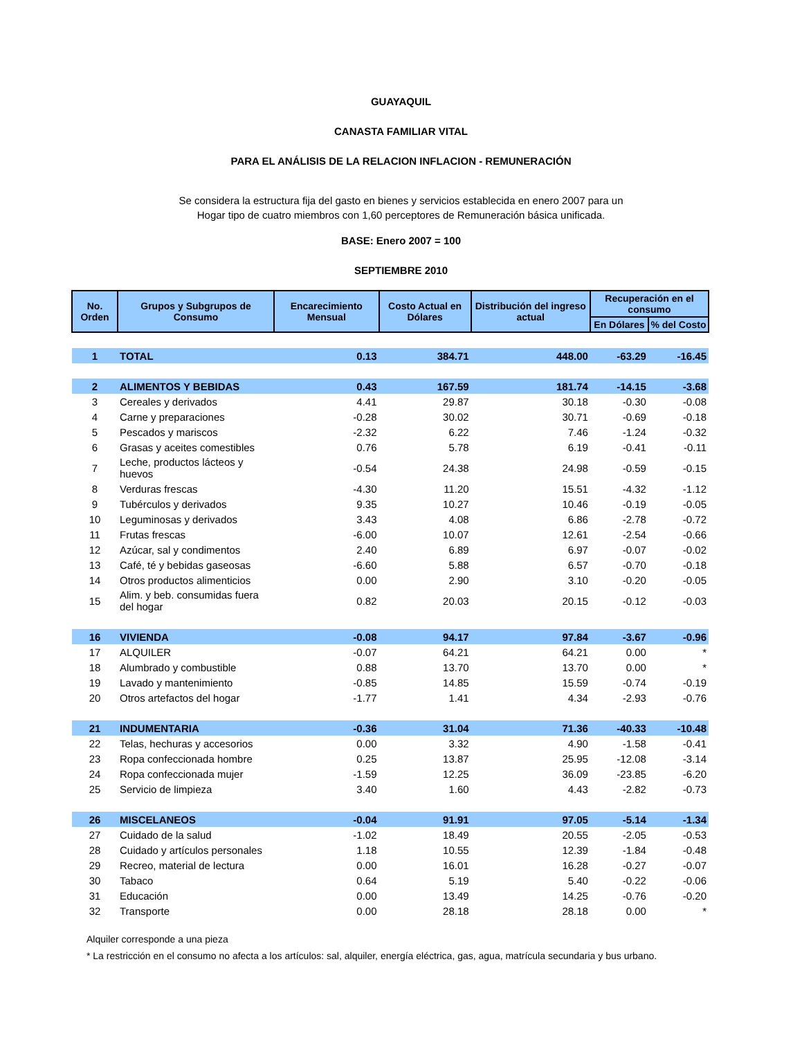GUAYAQUIL
CANASTA FAMILIAR VITAL
PARA EL ANÁLISIS DE LA RELACION INFLACION - REMUNERACIÓN
Se considera la estructura fija del gasto en bienes y servicios establecida en enero 2007 para un Hogar tipo de cuatro miembros con 1,60 perceptores de Remuneración básica unificada.
BASE: Enero 2007 = 100
SEPTIEMBRE 2010
| No. Orden | Grupos y Subgrupos de Consumo | Encarecimiento Mensual | Costo Actual en Dólares | Distribución del ingreso actual | Recuperación en el consumo | |
| --- | --- | --- | --- | --- | --- | --- |
| | | | | | En Dólares | % del Costo |
| 1 | TOTAL | 0.13 | 384.71 | 448.00 | -63.29 | -16.45 |
| 2 | ALIMENTOS Y BEBIDAS | 0.43 | 167.59 | 181.74 | -14.15 | -3.68 |
| 3 | Cereales y derivados | 4.41 | 29.87 | 30.18 | -0.30 | -0.08 |
| 4 | Carne y preparaciones | -0.28 | 30.02 | 30.71 | -0.69 | -0.18 |
| 5 | Pescados y mariscos | -2.32 | 6.22 | 7.46 | -1.24 | -0.32 |
| 6 | Grasas y aceites comestibles | 0.76 | 5.78 | 6.19 | -0.41 | -0.11 |
| 7 | Leche, productos lácteos y huevos | -0.54 | 24.38 | 24.98 | -0.59 | -0.15 |
| 8 | Verduras frescas | -4.30 | 11.20 | 15.51 | -4.32 | -1.12 |
| 9 | Tubérculos y derivados | 9.35 | 10.27 | 10.46 | -0.19 | -0.05 |
| 10 | Leguminosas y derivados | 3.43 | 4.08 | 6.86 | -2.78 | -0.72 |
| 11 | Frutas frescas | -6.00 | 10.07 | 12.61 | -2.54 | -0.66 |
| 12 | Azúcar, sal y condimentos | 2.40 | 6.89 | 6.97 | -0.07 | -0.02 |
| 13 | Café, té y bebidas gaseosas | -6.60 | 5.88 | 6.57 | -0.70 | -0.18 |
| 14 | Otros productos alimenticios | 0.00 | 2.90 | 3.10 | -0.20 | -0.05 |
| 15 | Alim. y beb. consumidas fuera del hogar | 0.82 | 20.03 | 20.15 | -0.12 | -0.03 |
| 16 | VIVIENDA | -0.08 | 94.17 | 97.84 | -3.67 | -0.96 |
| 17 | ALQUILER | -0.07 | 64.21 | 64.21 | 0.00 | * |
| 18 | Alumbrado y combustible | 0.88 | 13.70 | 13.70 | 0.00 | * |
| 19 | Lavado y mantenimiento | -0.85 | 14.85 | 15.59 | -0.74 | -0.19 |
| 20 | Otros artefactos del hogar | -1.77 | 1.41 | 4.34 | -2.93 | -0.76 |
| 21 | INDUMENTARIA | -0.36 | 31.04 | 71.36 | -40.33 | -10.48 |
| 22 | Telas, hechuras y accesorios | 0.00 | 3.32 | 4.90 | -1.58 | -0.41 |
| 23 | Ropa confeccionada hombre | 0.25 | 13.87 | 25.95 | -12.08 | -3.14 |
| 24 | Ropa confeccionada mujer | -1.59 | 12.25 | 36.09 | -23.85 | -6.20 |
| 25 | Servicio de limpieza | 3.40 | 1.60 | 4.43 | -2.82 | -0.73 |
| 26 | MISCELANEOS | -0.04 | 91.91 | 97.05 | -5.14 | -1.34 |
| 27 | Cuidado de la salud | -1.02 | 18.49 | 20.55 | -2.05 | -0.53 |
| 28 | Cuidado y artículos personales | 1.18 | 10.55 | 12.39 | -1.84 | -0.48 |
| 29 | Recreo, material de lectura | 0.00 | 16.01 | 16.28 | -0.27 | -0.07 |
| 30 | Tabaco | 0.64 | 5.19 | 5.40 | -0.22 | -0.06 |
| 31 | Educación | 0.00 | 13.49 | 14.25 | -0.76 | -0.20 |
| 32 | Transporte | 0.00 | 28.18 | 28.18 | 0.00 | * |
Alquiler corresponde a una pieza
* La restricción en el consumo no afecta a los artículos: sal, alquiler, energía eléctrica, gas, agua, matrícula secundaria y bus urbano.